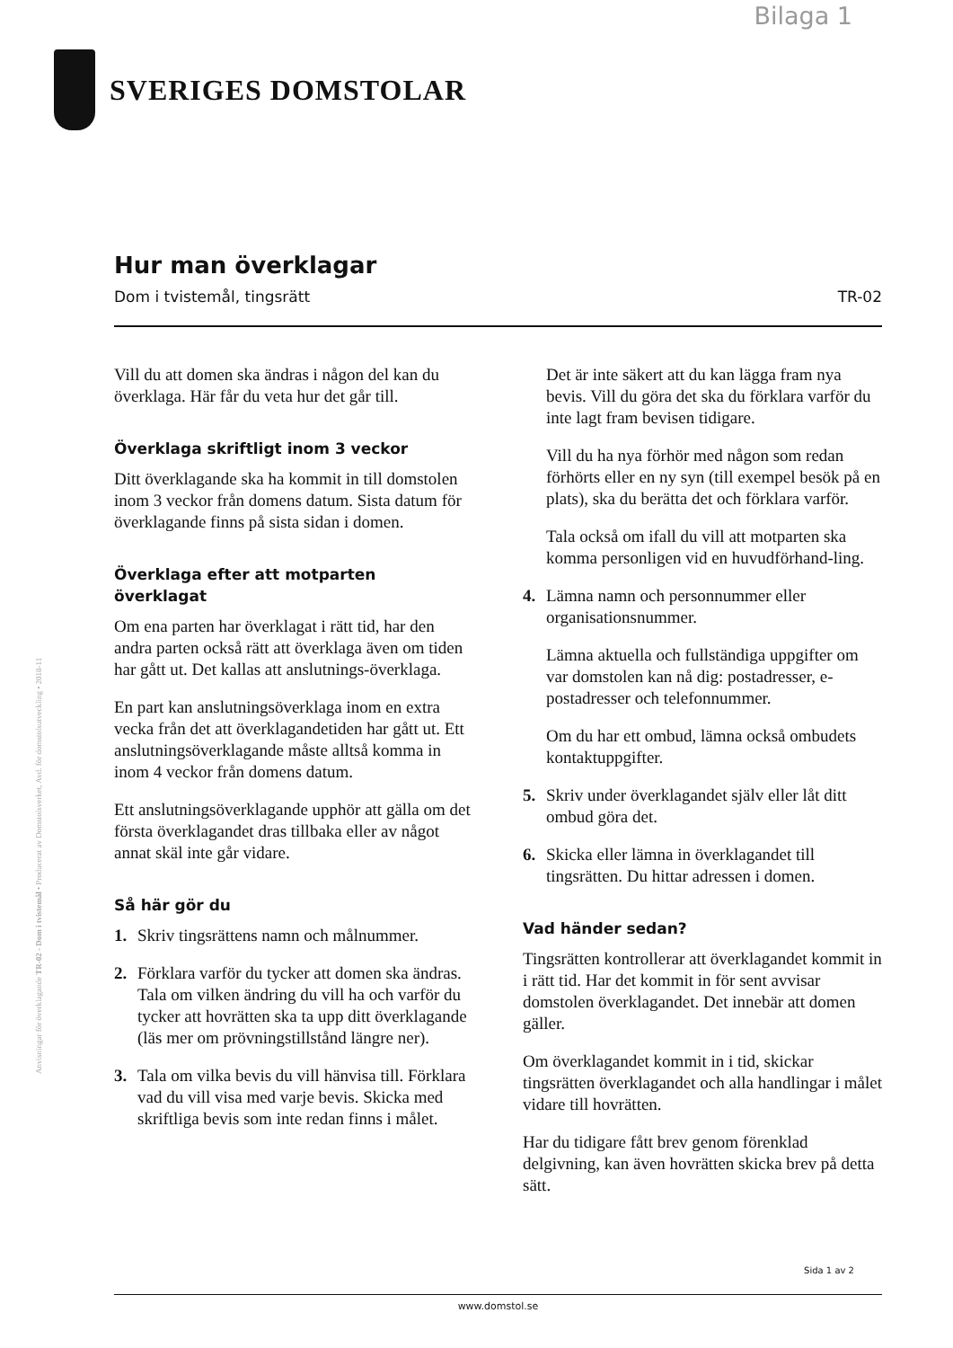Bilaga 1
SVERIGES DOMSTOLAR
Hur man överklagar
Dom i tvistemål, tingsrätt TR-02
Vill du att domen ska ändras i någon del kan du överklaga. Här får du veta hur det går till.
Överklaga skriftligt inom 3 veckor
Ditt överklagande ska ha kommit in till domstolen inom 3 veckor från domens datum. Sista datum för överklagande finns på sista sidan i domen.
Överklaga efter att motparten överklagat
Om ena parten har överklagat i rätt tid, har den andra parten också rätt att överklaga även om tiden har gått ut. Det kallas att anslutnings-överklaga.
En part kan anslutningsöverklaga inom en extra vecka från det att överklagandetiden har gått ut. Ett anslutningsöverklagande måste alltså komma in inom 4 veckor från domens datum.
Ett anslutningsöverklagande upphör att gälla om det första överklagandet dras tillbaka eller av något annat skäl inte går vidare.
Så här gör du
1. Skriv tingsrättens namn och målnummer.
2. Förklara varför du tycker att domen ska ändras. Tala om vilken ändring du vill ha och varför du tycker att hovrätten ska ta upp ditt överklagande (läs mer om prövningstillstånd längre ner).
3. Tala om vilka bevis du vill hänvisa till. Förklara vad du vill visa med varje bevis. Skicka med skriftliga bevis som inte redan finns i målet.
Det är inte säkert att du kan lägga fram nya bevis. Vill du göra det ska du förklara varför du inte lagt fram bevisen tidigare.
Vill du ha nya förhör med någon som redan förhörts eller en ny syn (till exempel besök på en plats), ska du berätta det och förklara varför.
Tala också om ifall du vill att motparten ska komma personligen vid en huvudförhand-ling.
4. Lämna namn och personnummer eller organisationsnummer.
Lämna aktuella och fullständiga uppgifter om var domstolen kan nå dig: postadresser, e-postadresser och telefonnummer.
Om du har ett ombud, lämna också ombudets kontaktuppgifter.
5. Skriv under överklagandet själv eller låt ditt ombud göra det.
6. Skicka eller lämna in överklagandet till tingsrätten. Du hittar adressen i domen.
Vad händer sedan?
Tingsrätten kontrollerar att överklagandet kommit in i rätt tid. Har det kommit in för sent avvisar domstolen överklagandet. Det innebär att domen gäller.
Om överklagandet kommit in i tid, skickar tingsrätten överklagandet och alla handlingar i målet vidare till hovrätten.
Har du tidigare fått brev genom förenklad delgivning, kan även hovrätten skicka brev på detta sätt.
Anvisningar för överklagande TR-02 - Dom i tvistemål • Producerat av Domstolsverket, Avd. för domstolsutveckling • 2018-11
Sida 1 av 2
www.domstol.se